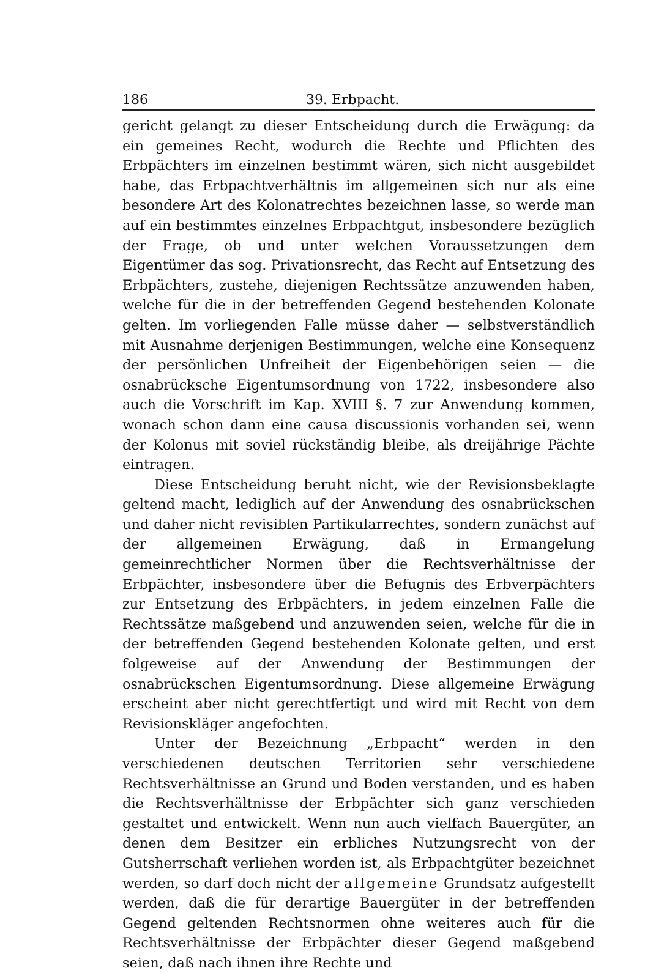186 39. Erbpacht.
gericht gelangt zu dieser Entscheidung durch die Erwägung: da ein gemeines Recht, wodurch die Rechte und Pflichten des Erbpächters im einzelnen bestimmt wären, sich nicht ausgebildet habe, das Erbpachtverhältnis im allgemeinen sich nur als eine besondere Art des Kolonatrechtes bezeichnen lasse, so werde man auf ein bestimmtes einzelnes Erbpachtgut, insbesondere bezüglich der Frage, ob und unter welchen Voraussetzungen dem Eigentümer das sog. Privationsrecht, das Recht auf Entsetzung des Erbpächters, zustehe, diejenigen Rechtssätze anzuwenden haben, welche für die in der betreffenden Gegend bestehenden Kolonate gelten. Im vorliegenden Falle müsse daher — selbstverständlich mit Ausnahme derjenigen Bestimmungen, welche eine Konsequenz der persönlichen Unfreiheit der Eigenbehörigen seien — die osnabrücksche Eigentumsordnung von 1722, insbesondere also auch die Vorschrift im Kap. XVIII §. 7 zur Anwendung kommen, wonach schon dann eine causa discussionis vorhanden sei, wenn der Kolonus mit soviel rückständig bleibe, als dreijährige Pächte eintragen.
Diese Entscheidung beruht nicht, wie der Revisionsbeklagte geltend macht, lediglich auf der Anwendung des osnabrückschen und daher nicht revisiblen Partikularrechtes, sondern zunächst auf der allgemeinen Erwägung, daß in Ermangelung gemeinrechtlicher Normen über die Rechtsverhältnisse der Erbpächter, insbesondere über die Befugnis des Erbverpächters zur Entsetzung des Erbpächters, in jedem einzelnen Falle die Rechtssätze maßgebend und anzuwenden seien, welche für die in der betreffenden Gegend bestehenden Kolonate gelten, und erst folgeweise auf der Anwendung der Bestimmungen der osnabrückschen Eigentumsordnung. Diese allgemeine Erwägung erscheint aber nicht gerechtfertigt und wird mit Recht von dem Revisionskläger angefochten.
Unter der Bezeichnung „Erbpacht“ werden in den verschiedenen deutschen Territorien sehr verschiedene Rechtsverhältnisse an Grund und Boden verstanden, und es haben die Rechtsverhältnisse der Erbpächter sich ganz verschieden gestaltet und entwickelt. Wenn nun auch vielfach Bauergüter, an denen dem Besitzer ein erbliches Nutzungsrecht von der Gutsherrschaft verliehen worden ist, als Erbpachtgüter bezeichnet werden, so darf doch nicht der allgemeine Grundsatz aufgestellt werden, daß die für derartige Bauergüter in der betreffenden Gegend geltenden Rechtsnormen ohne weiteres auch für die Rechtsverhältnisse der Erbpächter dieser Gegend maßgebend seien, daß nach ihnen ihre Rechte und